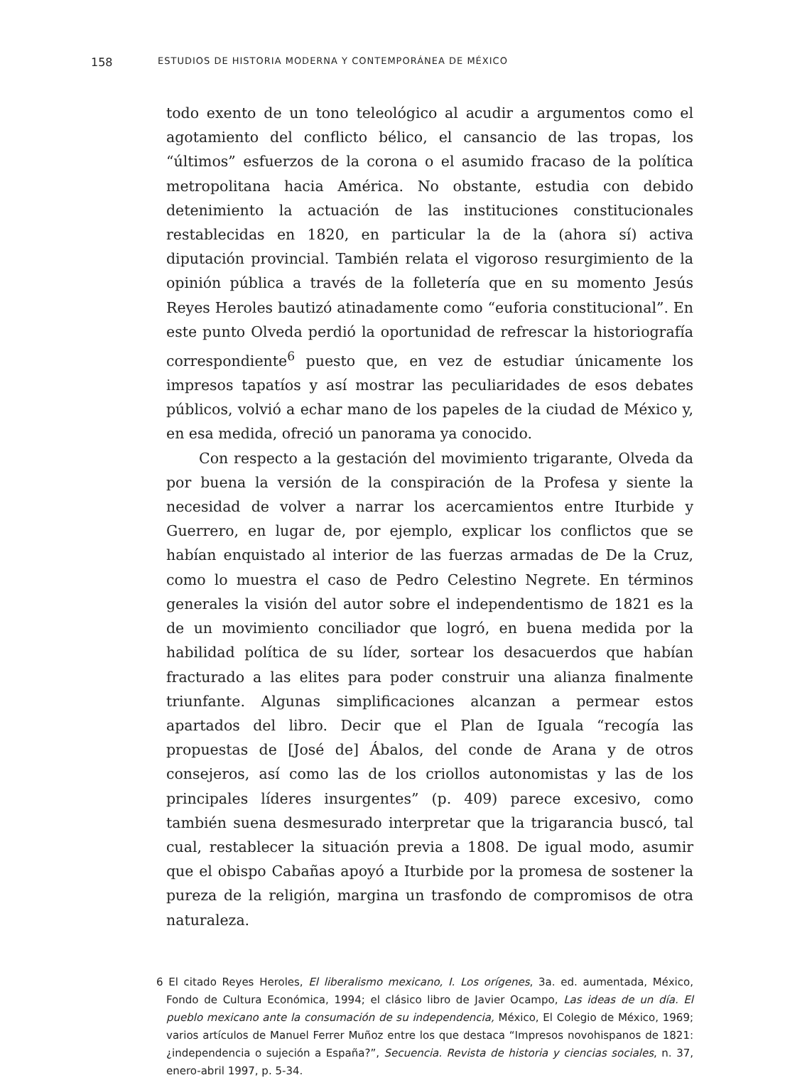158 ESTUDIOS DE HISTORIA MODERNA Y CONTEMPORÁNEA DE MÉXICO
todo exento de un tono teleológico al acudir a argumentos como el agotamiento del conflicto bélico, el cansancio de las tropas, los “últimos” esfuerzos de la corona o el asumido fracaso de la política metropolitana hacia América. No obstante, estudia con debido detenimiento la actuación de las instituciones constitucionales restablecidas en 1820, en particular la de la (ahora sí) activa diputación provincial. También relata el vigoroso resurgimiento de la opinión pública a través de la folletería que en su momento Jesús Reyes Heroles bautizó atinadamente como “euforia constitucional”. En este punto Olveda perdió la oportunidad de refrescar la historiografía correspondiente<sup>6</sup> puesto que, en vez de estudiar únicamente los impresos tapatíos y así mostrar las peculiaridades de esos debates públicos, volvió a echar mano de los papeles de la ciudad de México y, en esa medida, ofreció un panorama ya conocido.
Con respecto a la gestación del movimiento trigarante, Olveda da por buena la versión de la conspiración de la Profesa y siente la necesidad de volver a narrar los acercamientos entre Iturbide y Guerrero, en lugar de, por ejemplo, explicar los conflictos que se habían enquistado al interior de las fuerzas armadas de De la Cruz, como lo muestra el caso de Pedro Celestino Negrete. En términos generales la visión del autor sobre el independentismo de 1821 es la de un movimiento conciliador que logró, en buena medida por la habilidad política de su líder, sortear los desacuerdos que habían fracturado a las elites para poder construir una alianza finalmente triunfante. Algunas simplificaciones alcanzan a permear estos apartados del libro. Decir que el Plan de Iguala “recogía las propuestas de [José de] Ábalos, del conde de Arana y de otros consejeros, así como las de los criollos autonomistas y las de los principales líderes insurgentes” (p. 409) parece excesivo, como también suena desmesurado interpretar que la trigarancia buscó, tal cual, restablecer la situación previa a 1808. De igual modo, asumir que el obispo Cabañas apoyó a Iturbide por la promesa de sostener la pureza de la religión, margina un trasfondo de compromisos de otra naturaleza.
6 El citado Reyes Heroles, El liberalismo mexicano, I. Los orígenes, 3a. ed. aumentada, México, Fondo de Cultura Económica, 1994; el clásico libro de Javier Ocampo, Las ideas de un día. El pueblo mexicano ante la consumación de su independencia, México, El Colegio de México, 1969; varios artículos de Manuel Ferrer Muñoz entre los que destaca “Impresos novohispanos de 1821: ¿independencia o sujeción a España?”, Secuencia. Revista de historia y ciencias sociales, n. 37, enero-abril 1997, p. 5-34.